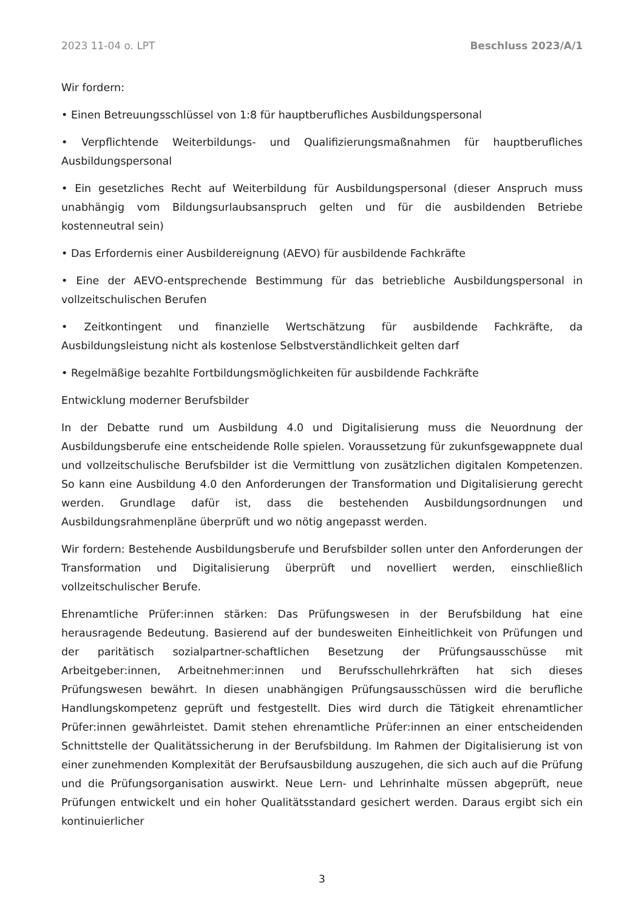2023 11-04 o. LPT Beschluss 2023/A/1
Wir fordern:
• Einen Betreuungsschlüssel von 1:8 für hauptberufliches Ausbildungspersonal
• Verpflichtende Weiterbildungs- und Qualifizierungsmaßnahmen für hauptberufliches Ausbildungspersonal
• Ein gesetzliches Recht auf Weiterbildung für Ausbildungspersonal (dieser Anspruch muss unabhängig vom Bildungsurlaubsanspruch gelten und für die ausbildenden Betriebe kostenneutral sein)
• Das Erfordernis einer Ausbildereignung (AEVO) für ausbildende Fachkräfte
• Eine der AEVO-entsprechende Bestimmung für das betriebliche Ausbildungspersonal in vollzeitschulischen Berufen
• Zeitkontingent und finanzielle Wertschätzung für ausbildende Fachkräfte, da Ausbildungsleistung nicht als kostenlose Selbstverständlichkeit gelten darf
• Regelmäßige bezahlte Fortbildungsmöglichkeiten für ausbildende Fachkräfte
Entwicklung moderner Berufsbilder
In der Debatte rund um Ausbildung 4.0 und Digitalisierung muss die Neuordnung der Ausbildungsberufe eine entscheidende Rolle spielen. Voraussetzung für zukunfsgewappnete dual und vollzeitschulische Berufsbilder ist die Vermittlung von zusätzlichen digitalen Kompetenzen. So kann eine Ausbildung 4.0 den Anforderungen der Transformation und Digitalisierung gerecht werden. Grundlage dafür ist, dass die bestehenden Ausbildungsordnungen und Ausbildungsrahmenpläne überprüft und wo nötig angepasst werden.
Wir fordern: Bestehende Ausbildungsberufe und Berufsbilder sollen unter den Anforderungen der Transformation und Digitalisierung überprüft und novelliert werden, einschließlich vollzeitschulischer Berufe.
Ehrenamtliche Prüfer:innen stärken: Das Prüfungswesen in der Berufsbildung hat eine herausragende Bedeutung. Basierend auf der bundesweiten Einheitlichkeit von Prüfungen und der paritätisch sozialpartner-schaftlichen Besetzung der Prüfungsausschüsse mit Arbeitgeber:innen, Arbeitnehmer:innen und Berufsschullehrkräften hat sich dieses Prüfungswesen bewährt. In diesen unabhängigen Prüfungsausschüssen wird die berufliche Handlungskompetenz geprüft und festgestellt. Dies wird durch die Tätigkeit ehrenamtlicher Prüfer:innen gewährleistet. Damit stehen ehrenamtliche Prüfer:innen an einer entscheidenden Schnittstelle der Qualitätssicherung in der Berufsbildung. Im Rahmen der Digitalisierung ist von einer zunehmenden Komplexität der Berufsausbildung auszugehen, die sich auch auf die Prüfung und die Prüfungsorganisation auswirkt. Neue Lern- und Lehrinhalte müssen abgeprüft, neue Prüfungen entwickelt und ein hoher Qualitätsstandard gesichert werden. Daraus ergibt sich ein kontinuierlicher
3